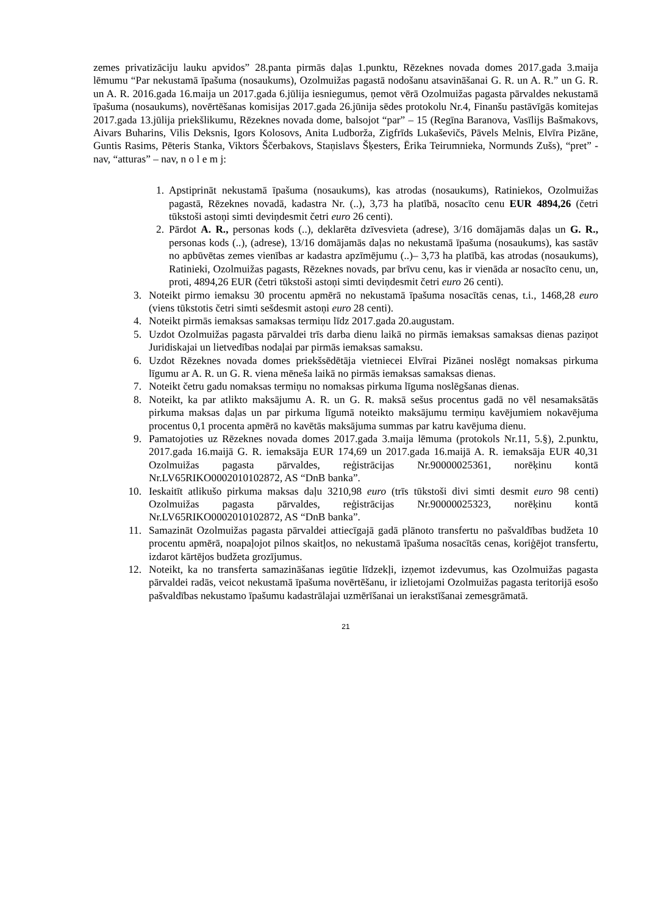zemes privatizāciju lauku apvidos” 28.panta pirmās daļas 1.punktu, Rēzeknes novada domes 2017.gada 3.maija lēmumu “Par nekustamā īpašuma (nosaukums), Ozolmuižas pagastā nodošanu atsavināšanai G. R. un A. R.” un G. R. un A. R. 2016.gada 16.maija un 2017.gada 6.jūlija iesniegumus, ņemot vērā Ozolmuižas pagasta pārvaldes nekustamā īpašuma (nosaukums), novērtēšanas komisijas 2017.gada 26.jūnija sēdes protokolu Nr.4, Finanšu pastāvīgās komitejas 2017.gada 13.jūlija priekšlikumu, Rēzeknes novada dome, balsojot “par” – 15 (Regīna Baranova, Vasīlijs Bašmakovs, Aivars Buharins, Vilis Deksnis, Igors Kolosovs, Anita Ludborža, Zigfrīds Lukaševičs, Pāvels Melnis, Elvīra Pizāne, Guntis Rasims, Pēteris Stanka, Viktors Ščerbakovs, Staņislavs Šķesters, Ērika Teirumnieka, Normunds Zušs), “pret” - nav, “atturas” – nav, n o l e m j:
1. Apstiprināt nekustamā īpašuma (nosaukums), kas atrodas (nosaukums), Ratiniekos, Ozolmuižas pagastā, Rēzeknes novadā, kadastra Nr. (..), 3,73 ha platībā, nosacīto cenu EUR 4894,26 (četri tūkstoši astoņi simti deviņdesmit četri euro 26 centi).
2. Pārdot A. R., personas kods (..), deklarēta dzīvesvieta (adrese), 3/16 domājamās daļas un G. R., personas kods (..), (adrese), 13/16 domājamās daļas no nekustamā īpašuma (nosaukums), kas sastāv no apbūvētas zemes vienības ar kadastra apzīmējumu (..)– 3,73 ha platībā, kas atrodas (nosaukums), Ratinieki, Ozolmuižas pagasts, Rēzeknes novads, par brīvu cenu, kas ir vienāda ar nosacīto cenu, un, proti, 4894,26 EUR (četri tūkstoši astoņi simti deviņdesmit četri euro 26 centi).
3. Noteikt pirmo iemaksu 30 procentu apmērā no nekustamā īpašuma nosacītās cenas, t.i., 1468,28 euro (viens tūkstotis četri simti sešdesmit astoņi euro 28 centi).
4. Noteikt pirmās iemaksas samaksas termiņu līdz 2017.gada 20.augustam.
5. Uzdot Ozolmuižas pagasta pārvaldei trīs darba dienu laikā no pirmās iemaksas samaksas dienas paziņot Juridiskajai un lietvedības nodaļai par pirmās iemaksas samaksu.
6. Uzdot Rēzeknes novada domes priekšsēdētāja vietniecei Elvīrai Pizānei noslēgt nomaksas pirkuma līgumu ar A. R. un G. R. viena mēneša laikā no pirmās iemaksas samaksas dienas.
7. Noteikt četru gadu nomaksas termiņu no nomaksas pirkuma līguma noslēgšanas dienas.
8. Noteikt, ka par atlikto maksājumu A. R. un G. R. maksā sešus procentus gadā no vēl nesamaksātās pirkuma maksas daļas un par pirkuma līgumā noteikto maksājumu termiņu kavējumiem nokavējuma procentus 0,1 procenta apmērā no kavētās maksājuma summas par katru kavējuma dienu.
9. Pamatojoties uz Rēzeknes novada domes 2017.gada 3.maija lēmuma (protokols Nr.11, 5.§), 2.punktu, 2017.gada 16.maijā G. R. iemaksāja EUR 174,69 un 2017.gada 16.maijā A. R. iemaksāja EUR 40,31 Ozolmuižas pagasta pārvaldes, reģistrācijas Nr.90000025361, norēķinu kontā Nr.LV65RIKO0002010102872, AS “DnB banka”.
10. Ieskaitīt atlikušo pirkuma maksas daļu 3210,98 euro (trīs tūkstoši divi simti desmit euro 98 centi) Ozolmuižas pagasta pārvaldes, reģistrācijas Nr.90000025323, norēķinu kontā Nr.LV65RIKO0002010102872, AS “DnB banka”.
11. Samazināt Ozolmuižas pagasta pārvaldei attiecīgajā gadā plānoto transfertu no pašvaldības budžeta 10 procentu apmērā, noapaļojot pilnos skaitļos, no nekustamā īpašuma nosacītās cenas, koriģējot transfertu, izdarot kārtējos budžeta grozījumus.
12. Noteikt, ka no transferta samazināšanas iegūtie līdzekļi, izņemot izdevumus, kas Ozolmuižas pagasta pārvaldei radās, veicot nekustamā īpašuma novērtēšanu, ir izlietojami Ozolmuižas pagasta teritorijā esošo pašvaldības nekustamo īpašumu kadastrālajai uzmērīšanai un ierakstīšanai zemesgrāmatā.
21